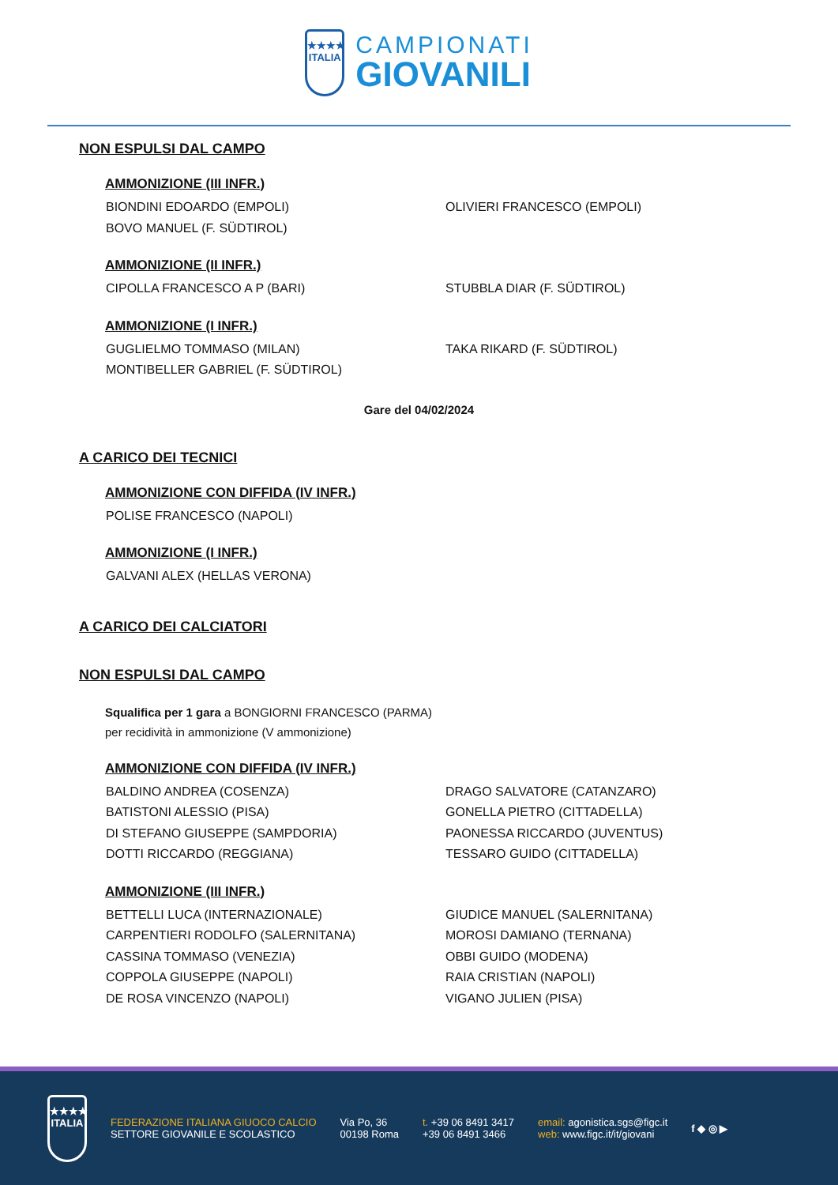★★★★
ITALIA
CAMPIONATI
GIOVANILI
NON ESPULSI DAL CAMPO
AMMONIZIONE (III INFR.)
BIONDINI EDOARDO (EMPOLI)
OLIVIERI FRANCESCO (EMPOLI)
BOVO MANUEL (F. SÜDTIROL)
AMMONIZIONE (II INFR.)
CIPOLLA FRANCESCO A P (BARI)
STUBBLA DIAR (F. SÜDTIROL)
AMMONIZIONE (I INFR.)
GUGLIELMO TOMMASO (MILAN)
TAKA RIKARD (F. SÜDTIROL)
MONTIBELLER GABRIEL (F. SÜDTIROL)
Gare del 04/02/2024
A CARICO DEI TECNICI
AMMONIZIONE CON DIFFIDA (IV INFR.)
POLISE FRANCESCO (NAPOLI)
AMMONIZIONE (I INFR.)
GALVANI ALEX (HELLAS VERONA)
A CARICO DEI CALCIATORI
NON ESPULSI DAL CAMPO
Squalifica per 1 gara a BONGIORNI FRANCESCO (PARMA)
per recidività in ammonizione (V ammonizione)
AMMONIZIONE CON DIFFIDA (IV INFR.)
BALDINO ANDREA (COSENZA)
DRAGO SALVATORE (CATANZARO)
BATISTONI ALESSIO (PISA)
GONELLA PIETRO (CITTADELLA)
DI STEFANO GIUSEPPE (SAMPDORIA)
PAONESSA RICCARDO (JUVENTUS)
DOTTI RICCARDO (REGGIANA)
TESSARO GUIDO (CITTADELLA)
AMMONIZIONE (III INFR.)
BETTELLI LUCA (INTERNAZIONALE)
GIUDICE MANUEL (SALERNITANA)
CARPENTIERI RODOLFO (SALERNITANA)
MOROSI DAMIANO (TERNANA)
CASSINA TOMMASO (VENEZIA)
OBBI GUIDO (MODENA)
COPPOLA GIUSEPPE (NAPOLI)
RAIA CRISTIAN (NAPOLI)
DE ROSA VINCENZO (NAPOLI)
VIGANO JULIEN (PISA)
★★★★
ITALIA
FEDERAZIONE ITALIANA GIUOCO CALCIO
SETTORE GIOVANILE E SCOLASTICO
Via Po, 36
00198 Roma
t. +39 06 8491 3417
+39 06 8491 3466
email: agonistica.sgs@figc.it
web: www.figc.it/it/giovani
f ◆ ◎ ▶